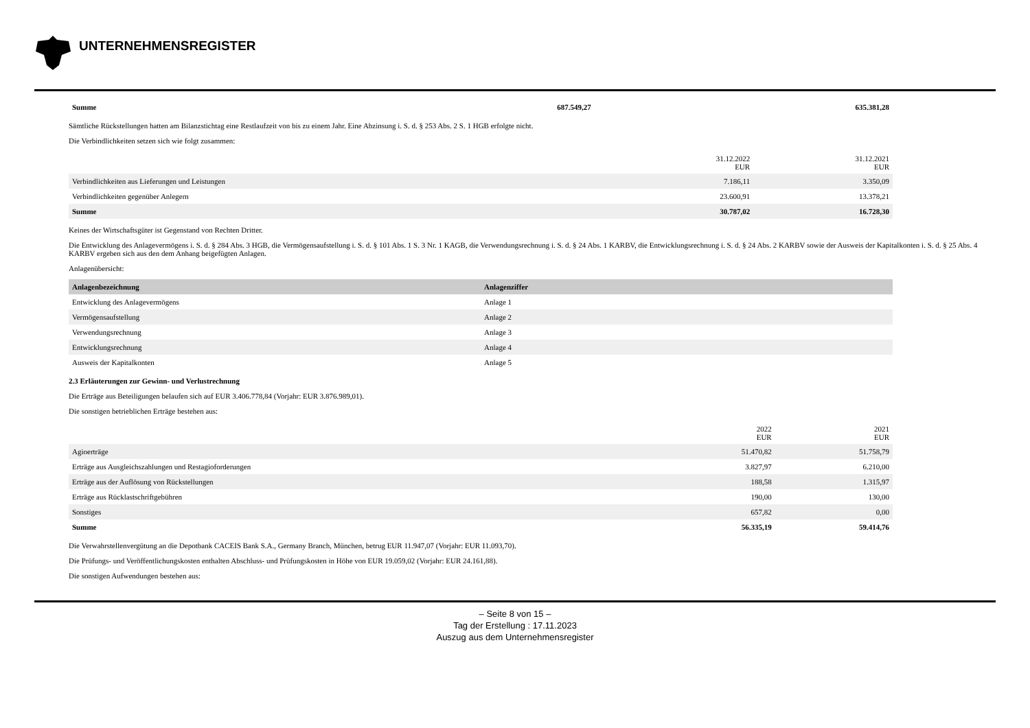UNTERNEHMENSREGISTER
| Summe | 687.549,27 | 635.381,28 |
Sämtliche Rückstellungen hatten am Bilanzstichtag eine Restlaufzeit von bis zu einem Jahr. Eine Abzinsung i. S. d. § 253 Abs. 2 S. 1 HGB erfolgte nicht.
Die Verbindlichkeiten setzen sich wie folgt zusammen:
| | 31.12.2022 EUR | 31.12.2021 EUR |
| Verbindlichkeiten aus Lieferungen und Leistungen | 7.186,11 | 3.350,09 |
| Verbindlichkeiten gegenüber Anlegern | 23.600,91 | 13.378,21 |
| Summe | 30.787,02 | 16.728,30 |
Keines der Wirtschaftsgüter ist Gegenstand von Rechten Dritter.
Die Entwicklung des Anlagevermögens i. S. d. § 284 Abs. 3 HGB, die Vermögensaufstellung i. S. d. § 101 Abs. 1 S. 3 Nr. 1 KAGB, die Verwendungsrechnung i. S. d. § 24 Abs. 1 KARBV, die Entwicklungsrechnung i. S. d. § 24 Abs. 2 KARBV sowie der Ausweis der Kapitalkonten i. S. d. § 25 Abs. 4 KARBV ergeben sich aus den dem Anhang beigefügten Anlagen.
Anlagenübersicht:
| Anlagenbezeichnung | Anlagenziffer |
| --- | --- |
| Entwicklung des Anlagevermögens | Anlage 1 |
| Vermögensaufstellung | Anlage 2 |
| Verwendungsrechnung | Anlage 3 |
| Entwicklungsrechnung | Anlage 4 |
| Ausweis der Kapitalkonten | Anlage 5 |
2.3 Erläuterungen zur Gewinn- und Verlustrechnung
Die Erträge aus Beteiligungen belaufen sich auf EUR 3.406.778,84 (Vorjahr: EUR 3.876.989,01).
Die sonstigen betrieblichen Erträge bestehen aus:
| | 2022 EUR | 2021 EUR |
| Agioerträge | 51.470,82 | 51.758,79 |
| Erträge aus Ausgleichszahlungen und Restagioforderungen | 3.827,97 | 6.210,00 |
| Erträge aus der Auflösung von Rückstellungen | 188,58 | 1.315,97 |
| Erträge aus Rücklastschriftgebühren | 190,00 | 130,00 |
| Sonstiges | 657,82 | 0,00 |
| Summe | 56.335,19 | 59.414,76 |
Die Verwahrstellenvergütung an die Depotbank CACEIS Bank S.A., Germany Branch, München, betrug EUR 11.947,07 (Vorjahr: EUR 11.093,70).
Die Prüfungs- und Veröffentlichungskosten enthalten Abschluss- und Prüfungskosten in Höhe von EUR 19.059,02 (Vorjahr: EUR 24.161,88).
Die sonstigen Aufwendungen bestehen aus:
– Seite 8 von 15 –
Tag der Erstellung : 17.11.2023
Auszug aus dem Unternehmensregister